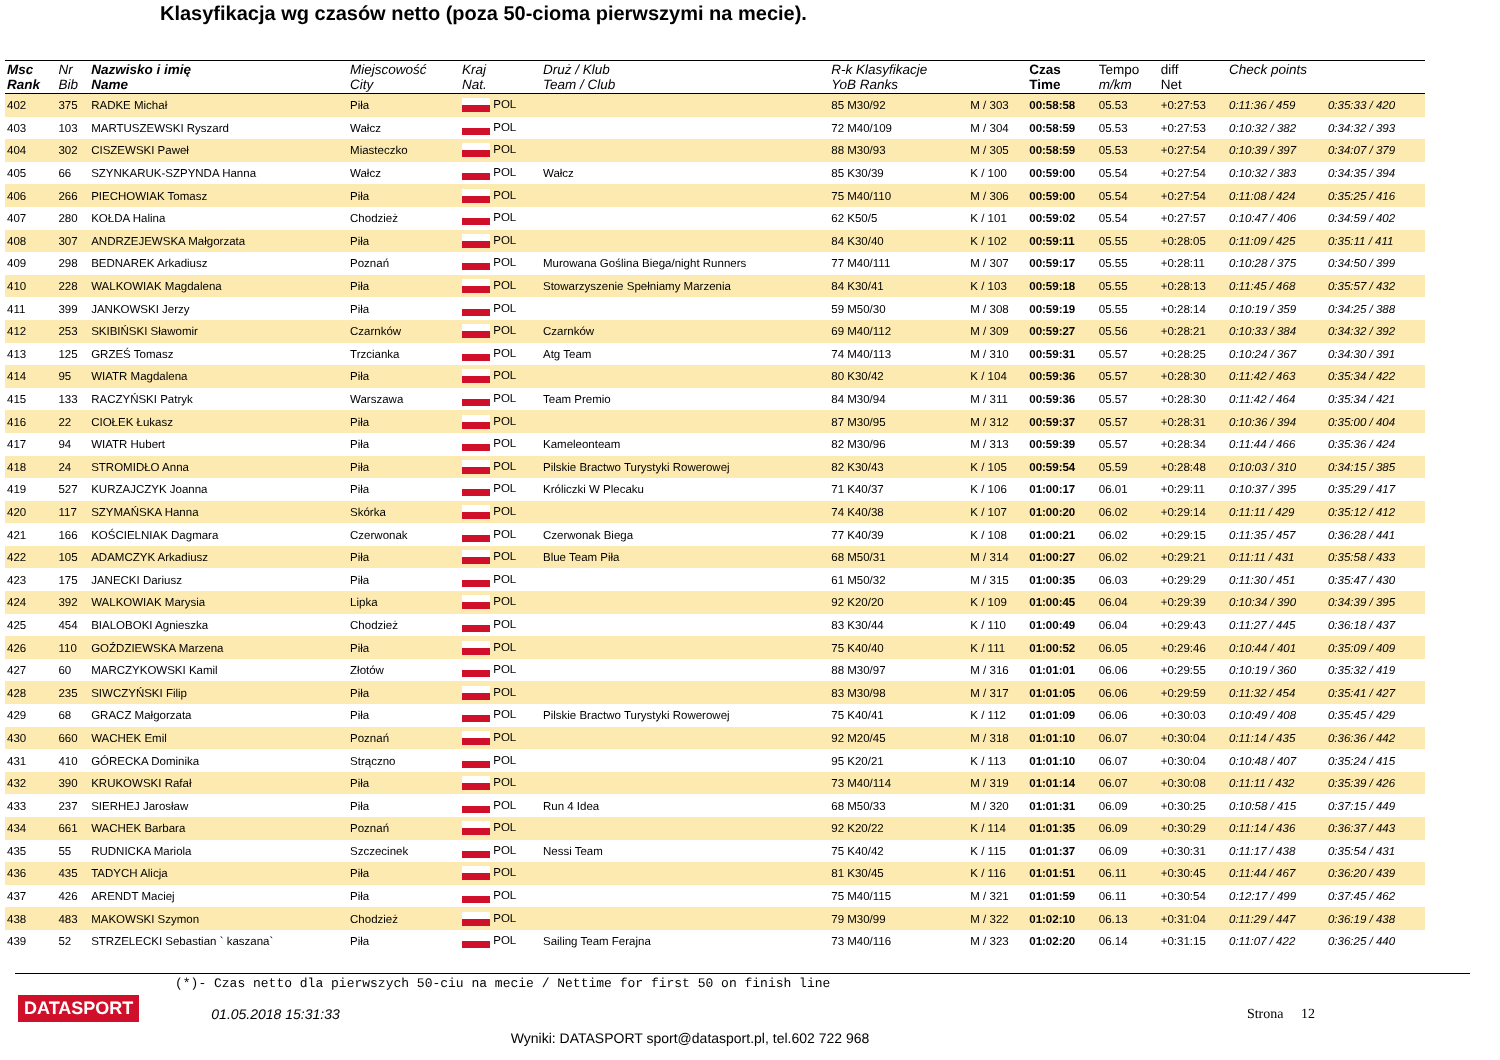Klasyfikacja wg czasów netto (poza 50-cioma pierwszymi na mecie).
| Msc Rank | Nr Bib | Nazwisko i imię Name | Miejscowość City | Kraj Nat. | Druż / Klub Team / Club | R-k Klasyfikacje YoB Ranks | | Czas Time | Tempo m/km | diff Net | Check points | |
| --- | --- | --- | --- | --- | --- | --- | --- | --- | --- | --- | --- | --- |
| 402 | 375 | RADKE Michał | Piła | POL | | 85 M30/92 | M / 303 | 00:58:58 | 05.53 | +0:27:53 | 0:11:36 / 459 | 0:35:33 / 420 |
| 403 | 103 | MARTUSZEWSKI Ryszard | Wałcz | POL | | 72 M40/109 | M / 304 | 00:58:59 | 05.53 | +0:27:53 | 0:10:32 / 382 | 0:34:32 / 393 |
| 404 | 302 | CISZEWSKI Paweł | Miasteczko | POL | | 88 M30/93 | M / 305 | 00:58:59 | 05.53 | +0:27:54 | 0:10:39 / 397 | 0:34:07 / 379 |
| 405 | 66 | SZYNKARUK-SZPYNDA Hanna | Wałcz | POL | Wałcz | 85 K30/39 | K / 100 | 00:59:00 | 05.54 | +0:27:54 | 0:10:32 / 383 | 0:34:35 / 394 |
| 406 | 266 | PIECHOWIAK Tomasz | Piła | POL | | 75 M40/110 | M / 306 | 00:59:00 | 05.54 | +0:27:54 | 0:11:08 / 424 | 0:35:25 / 416 |
| 407 | 280 | KOŁDA Halina | Chodzież | POL | | 62 K50/5 | K / 101 | 00:59:02 | 05.54 | +0:27:57 | 0:10:47 / 406 | 0:34:59 / 402 |
| 408 | 307 | ANDRZEJEWSKA Małgorzata | Piła | POL | | 84 K30/40 | K / 102 | 00:59:11 | 05.55 | +0:28:05 | 0:11:09 / 425 | 0:35:11 / 411 |
| 409 | 298 | BEDNAREK Arkadiusz | Poznań | POL | Murowana Goślina Biega/night Runners | 77 M40/111 | M / 307 | 00:59:17 | 05.55 | +0:28:11 | 0:10:28 / 375 | 0:34:50 / 399 |
| 410 | 228 | WALKOWIAK Magdalena | Piła | POL | Stowarzyszenie Spełniamy Marzenia | 84 K30/41 | K / 103 | 00:59:18 | 05.55 | +0:28:13 | 0:11:45 / 468 | 0:35:57 / 432 |
| 411 | 399 | JANKOWSKI Jerzy | Piła | POL | | 59 M50/30 | M / 308 | 00:59:19 | 05.55 | +0:28:14 | 0:10:19 / 359 | 0:34:25 / 388 |
| 412 | 253 | SKIBIŃSKI Sławomir | Czarnków | POL | Czarnków | 69 M40/112 | M / 309 | 00:59:27 | 05.56 | +0:28:21 | 0:10:33 / 384 | 0:34:32 / 392 |
| 413 | 125 | GRZEŚ Tomasz | Trzcianka | POL | Atg Team | 74 M40/113 | M / 310 | 00:59:31 | 05.57 | +0:28:25 | 0:10:24 / 367 | 0:34:30 / 391 |
| 414 | 95 | WIATR Magdalena | Piła | POL | | 80 K30/42 | K / 104 | 00:59:36 | 05.57 | +0:28:30 | 0:11:42 / 463 | 0:35:34 / 422 |
| 415 | 133 | RACZYŃSKI Patryk | Warszawa | POL | Team Premio | 84 M30/94 | M / 311 | 00:59:36 | 05.57 | +0:28:30 | 0:11:42 / 464 | 0:35:34 / 421 |
| 416 | 22 | CIOŁEK Łukasz | Piła | POL | | 87 M30/95 | M / 312 | 00:59:37 | 05.57 | +0:28:31 | 0:10:36 / 394 | 0:35:00 / 404 |
| 417 | 94 | WIATR Hubert | Piła | POL | Kameleonteam | 82 M30/96 | M / 313 | 00:59:39 | 05.57 | +0:28:34 | 0:11:44 / 466 | 0:35:36 / 424 |
| 418 | 24 | STROMIDŁO Anna | Piła | POL | Pilskie Bractwo Turystyki Rowerowej | 82 K30/43 | K / 105 | 00:59:54 | 05.59 | +0:28:48 | 0:10:03 / 310 | 0:34:15 / 385 |
| 419 | 527 | KURZAJCZYK Joanna | Piła | POL | Króliczki W Plecaku | 71 K40/37 | K / 106 | 01:00:17 | 06.01 | +0:29:11 | 0:10:37 / 395 | 0:35:29 / 417 |
| 420 | 117 | SZYMAŃSKA Hanna | Skórka | POL | | 74 K40/38 | K / 107 | 01:00:20 | 06.02 | +0:29:14 | 0:11:11 / 429 | 0:35:12 / 412 |
| 421 | 166 | KOŚCIELNIAK Dagmara | Czerwonak | POL | Czerwonak Biega | 77 K40/39 | K / 108 | 01:00:21 | 06.02 | +0:29:15 | 0:11:35 / 457 | 0:36:28 / 441 |
| 422 | 105 | ADAMCZYK Arkadiusz | Piła | POL | Blue Team Piła | 68 M50/31 | M / 314 | 01:00:27 | 06.02 | +0:29:21 | 0:11:11 / 431 | 0:35:58 / 433 |
| 423 | 175 | JANECKI Dariusz | Piła | POL | | 61 M50/32 | M / 315 | 01:00:35 | 06.03 | +0:29:29 | 0:11:30 / 451 | 0:35:47 / 430 |
| 424 | 392 | WALKOWIAK Marysia | Lipka | POL | | 92 K20/20 | K / 109 | 01:00:45 | 06.04 | +0:29:39 | 0:10:34 / 390 | 0:34:39 / 395 |
| 425 | 454 | BIALOBOKI Agnieszka | Chodzież | POL | | 83 K30/44 | K / 110 | 01:00:49 | 06.04 | +0:29:43 | 0:11:27 / 445 | 0:36:18 / 437 |
| 426 | 110 | GOŹDZIEWSKA Marzena | Piła | POL | | 75 K40/40 | K / 111 | 01:00:52 | 06.05 | +0:29:46 | 0:10:44 / 401 | 0:35:09 / 409 |
| 427 | 60 | MARCZYKOWSKI Kamil | Złotów | POL | | 88 M30/97 | M / 316 | 01:01:01 | 06.06 | +0:29:55 | 0:10:19 / 360 | 0:35:32 / 419 |
| 428 | 235 | SIWCZYŃSKI Filip | Piła | POL | | 83 M30/98 | M / 317 | 01:01:05 | 06.06 | +0:29:59 | 0:11:32 / 454 | 0:35:41 / 427 |
| 429 | 68 | GRACZ Małgorzata | Piła | POL | Pilskie Bractwo Turystyki Rowerowej | 75 K40/41 | K / 112 | 01:01:09 | 06.06 | +0:30:03 | 0:10:49 / 408 | 0:35:45 / 429 |
| 430 | 660 | WACHEK Emil | Poznań | POL | | 92 M20/45 | M / 318 | 01:01:10 | 06.07 | +0:30:04 | 0:11:14 / 435 | 0:36:36 / 442 |
| 431 | 410 | GÓRECKA Dominika | Strączno | POL | | 95 K20/21 | K / 113 | 01:01:10 | 06.07 | +0:30:04 | 0:10:48 / 407 | 0:35:24 / 415 |
| 432 | 390 | KRUKOWSKI Rafał | Piła | POL | | 73 M40/114 | M / 319 | 01:01:14 | 06.07 | +0:30:08 | 0:11:11 / 432 | 0:35:39 / 426 |
| 433 | 237 | SIERHEJ Jarosław | Piła | POL | Run 4 Idea | 68 M50/33 | M / 320 | 01:01:31 | 06.09 | +0:30:25 | 0:10:58 / 415 | 0:37:15 / 449 |
| 434 | 661 | WACHEK Barbara | Poznań | POL | | 92 K20/22 | K / 114 | 01:01:35 | 06.09 | +0:30:29 | 0:11:14 / 436 | 0:36:37 / 443 |
| 435 | 55 | RUDNICKA Mariola | Szczecinek | POL | Nessi Team | 75 K40/42 | K / 115 | 01:01:37 | 06.09 | +0:30:31 | 0:11:17 / 438 | 0:35:54 / 431 |
| 436 | 435 | TADYCH Alicja | Piła | POL | | 81 K30/45 | K / 116 | 01:01:51 | 06.11 | +0:30:45 | 0:11:44 / 467 | 0:36:20 / 439 |
| 437 | 426 | ARENDT Maciej | Piła | POL | | 75 M40/115 | M / 321 | 01:01:59 | 06.11 | +0:30:54 | 0:12:17 / 499 | 0:37:45 / 462 |
| 438 | 483 | MAKOWSKI Szymon | Chodzież | POL | | 79 M30/99 | M / 322 | 01:02:10 | 06.13 | +0:31:04 | 0:11:29 / 447 | 0:36:19 / 438 |
| 439 | 52 | STRZELECKI Sebastian ` kaszana` | Piła | POL | Sailing Team Ferajna | 73 M40/116 | M / 323 | 01:02:20 | 06.14 | +0:31:15 | 0:11:07 / 422 | 0:36:25 / 440 |
(*)- Czas netto dla pierwszych 50-ciu na mecie / Nettime for first 50 on finish line
DATASPORT
01.05.2018 15:31:33
Strona 12
Wyniki: DATASPORT sport@datasport.pl, tel.602 722 968